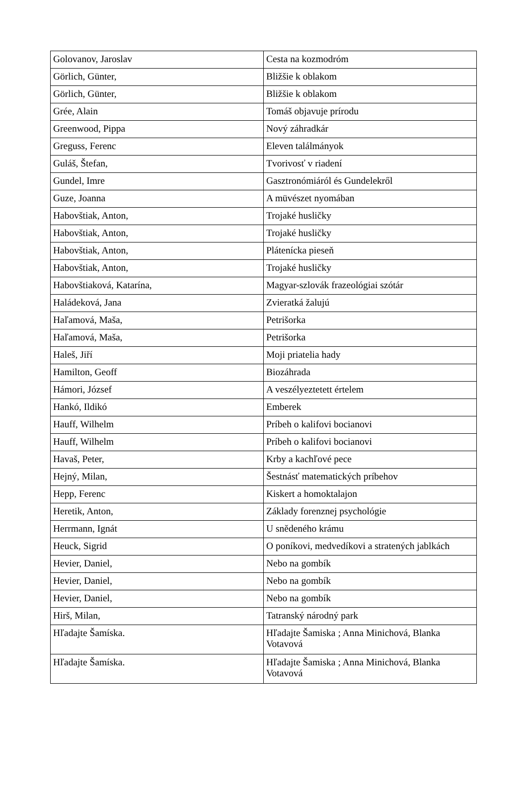| Golovanov, Jaroslav | Cesta na kozmodróm |
| Görlich, Günter, | Bližšie k oblakom |
| Görlich, Günter, | Bližšie k oblakom |
| Grée, Alain | Tomáš objavuje prírodu |
| Greenwood, Pippa | Nový záhradkár |
| Greguss, Ferenc | Eleven találmányok |
| Guláš, Štefan, | Tvorivosť v riadení |
| Gundel, Imre | Gasztronómiáról és Gundelekről |
| Guze, Joanna | A müvészet nyomában |
| Habovštiak, Anton, | Trojaké husličky |
| Habovštiak, Anton, | Trojaké husličky |
| Habovštiak, Anton, | Plátenícka pieseň |
| Habovštiak, Anton, | Trojaké husličky |
| Habovštiaková, Katarína, | Magyar-szlovák frazeológiai szótár |
| Haládeková, Jana | Zvieratká žalujú |
| Haľamová, Maša, | Petrišorka |
| Haľamová, Maša, | Petrišorka |
| Haleš, Jiří | Moji priatelia hady |
| Hamilton, Geoff | Biozáhrada |
| Hámori, József | A veszélyeztetett értelem |
| Hankó, Ildikó | Emberek |
| Hauff, Wilhelm | Príbeh o kalifovi bocianovi |
| Hauff, Wilhelm | Príbeh o kalifovi bocianovi |
| Havaš, Peter, | Krby a kachľové pece |
| Hejný, Milan, | Šestnásť matematických príbehov |
| Hepp, Ferenc | Kiskert a homoktalajon |
| Heretik, Anton, | Základy forenznej psychológie |
| Herrmann, Ignát | U snědeného krámu |
| Heuck, Sigrid | O poníkovi, medvedíkovi a stratených jablkách |
| Hevier, Daniel, | Nebo na gombík |
| Hevier, Daniel, | Nebo na gombík |
| Hevier, Daniel, | Nebo na gombík |
| Hirš, Milan, | Tatranský národný park |
| Hľadajte Šamíska. | Hľadajte Šamiska ; Anna Minichová, Blanka Votavová |
| Hľadajte Šamíska. | Hľadajte Šamiska ; Anna Minichová, Blanka Votavová |